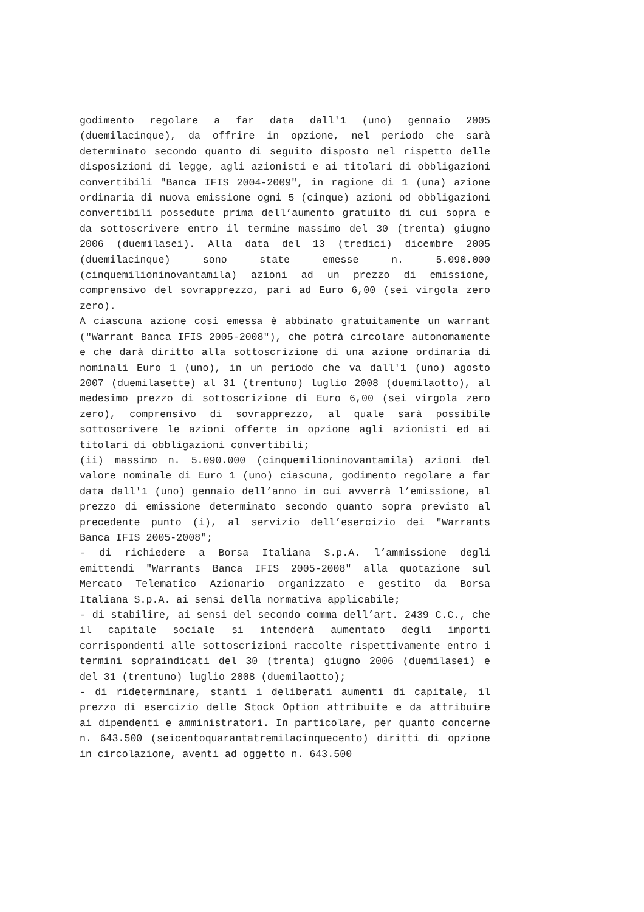godimento regolare a far data dall'1 (uno) gennaio 2005 (duemilacinque), da offrire in opzione, nel periodo che sarà determinato secondo quanto di seguito disposto nel rispetto delle disposizioni di legge, agli azionisti e ai titolari di obbligazioni convertibili "Banca IFIS 2004-2009", in ragione di 1 (una) azione ordinaria di nuova emissione ogni 5 (cinque) azioni od obbligazioni convertibili possedute prima dell’aumento gratuito di cui sopra e da sottoscrivere entro il termine massimo del 30 (trenta) giugno 2006 (duemilasei). Alla data del 13 (tredici) dicembre 2005 (duemilacinque) sono state emesse n. 5.090.000 (cinquemilioninovantamila) azioni ad un prezzo di emissione, comprensivo del sovrapprezzo, pari ad Euro 6,00 (sei virgola zero zero).
A ciascuna azione così emessa è abbinato gratuitamente un warrant ("Warrant Banca IFIS 2005-2008"), che potrà circolare autonomamente e che darà diritto alla sottoscrizione di una azione ordinaria di nominali Euro 1 (uno), in un periodo che va dall'1 (uno) agosto 2007 (duemilasette) al 31 (trentuno) luglio 2008 (duemilaotto), al medesimo prezzo di sottoscrizione di Euro 6,00 (sei virgola zero zero), comprensivo di sovrapprezzo, al quale sarà possibile sottoscrivere le azioni offerte in opzione agli azionisti ed ai titolari di obbligazioni convertibili;
(ii) massimo n. 5.090.000 (cinquemilioninovantamila) azioni del valore nominale di Euro 1 (uno) ciascuna, godimento regolare a far data dall'1 (uno) gennaio dell’anno in cui avverrà l’emissione, al prezzo di emissione determinato secondo quanto sopra previsto al precedente punto (i), al servizio dell’esercizio dei "Warrants Banca IFIS 2005-2008";
- di richiedere a Borsa Italiana S.p.A. l’ammissione degli emittendi "Warrants Banca IFIS 2005-2008" alla quotazione sul Mercato Telematico Azionario organizzato e gestito da Borsa Italiana S.p.A. ai sensi della normativa applicabile;
- di stabilire, ai sensi del secondo comma dell’art. 2439 C.C., che il capitale sociale si intenderà aumentato degli importi corrispondenti alle sottoscrizioni raccolte rispettivamente entro i termini sopraindicati del 30 (trenta) giugno 2006 (duemilasei) e del 31 (trentuno) luglio 2008 (duemilaotto);
- di rideterminare, stanti i deliberati aumenti di capitale, il prezzo di esercizio delle Stock Option attribuite e da attribuire ai dipendenti e amministratori. In particolare, per quanto concerne n. 643.500 (seicentoquarantatremilacinquecento) diritti di opzione in circolazione, aventi ad oggetto n. 643.500